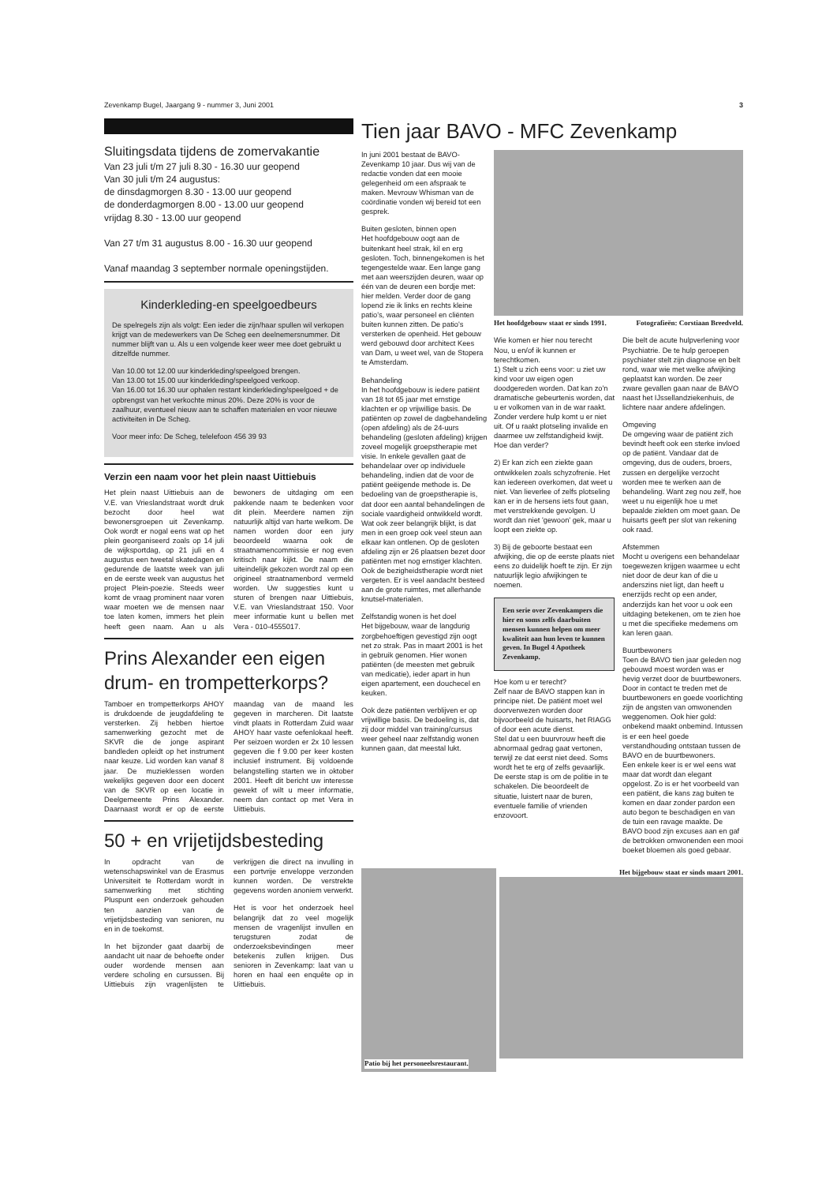Zevenkamp Bugel, Jaargang 9 - nummer 3, Juni 2001 3
Sluitingsdata tijdens de zomervakantie
Van 23 juli t/m 27 juli 8.30 - 16.30 uur geopend
Van 30 juli t/m 24 augustus:
de dinsdagmorgen 8.30 - 13.00 uur geopend
de donderdagmorgen 8.00 - 13.00 uur geopend
vrijdag 8.30 - 13.00 uur geopend
Van 27 t/m 31 augustus 8.00 - 16.30 uur geopend
Vanaf maandag 3 september normale openingstijden.
Kinderkleding-en speelgoedbeurs
De spelregels zijn als volgt: Een ieder die zijn/haar spullen wil verkopen krijgt van de medewerkers van De Scheg een deelnemersnummer. Dit nummer blijft van u. Als u een volgende keer weer mee doet gebruikt u ditzelfde nummer.
Van 10.00 tot 12.00 uur kinderkleding/speelgoed brengen.
Van 13.00 tot 15.00 uur kinderkleding/speelgoed verkoop.
Van 16.00 tot 16.30 uur ophalen restant kinderkleding/speelgoed + de opbrengst van het verkochte minus 20%. Deze 20% is voor de zaalhuur, eventueel nieuw aan te schaffen materialen en voor nieuwe activiteiten in De Scheg.
Voor meer info: De Scheg, telelefoon 456 39 93
Verzin een naam voor het plein naast Uittiebuis
Het plein naast Uittiebuis aan de V.E. van Vrieslandstraat wordt druk bezocht door heel wat bewonersgroepen uit Zevenkamp. Ook wordt er nogal eens wat op het plein georganiseerd zoals op 14 juli de wijksportdag, op 21 juli en 4 augustus een tweetal skatedagen en gedurende de laatste week van juli en de eerste week van augustus het project Plein-poezie. Steeds weer komt de vraag prominent naar voren waar moeten we de mensen naar toe laten komen, immers het plein heeft geen naam. Aan u als bewoners de uitdaging om een pakkende naam te bedenken voor dit plein. Meerdere namen zijn natuurlijk altijd van harte welkom. De namen worden door een jury beoordeeld waarna ook de straatnamencommissie er nog even kritisch naar kijkt. De naam die uiteindelijk gekozen wordt zal op een origineel straatnamenbord vermeld worden. Uw suggesties kunt u sturen of brengen naar Uittiebuis, V.E. van Vrieslandstraat 150. Voor meer informatie kunt u bellen met Vera - 010-4555017.
Prins Alexander een eigen drum- en trompetterkorps?
Tamboer en trompetterkorps AHOY is drukdoende de jeugdafdeling te versterken. Zij hebben hiertoe samenwerking gezocht met de SKVR die de jonge aspirant bandleden opleidt op het instrument naar keuze. Lid worden kan vanaf 8 jaar. De muzieklessen worden wekelijks gegeven door een docent van de SKVR op een locatie in Deelgemeente Prins Alexander. Daarnaast wordt er op de eerste maandag van de maand les gegeven in marcheren. Dit laatste vindt plaats in Rotterdam Zuid waar AHOY haar vaste oefenlokaal heeft. Per seizoen worden er 2x 10 lessen gegeven die f 9.00 per keer kosten inclusief instrument. Bij voldoende belangstelling starten we in oktober 2001. Heeft dit bericht uw interesse gewekt of wilt u meer informatie, neem dan contact op met Vera in Uittiebuis.
50 + en vrijetijdsbesteding
In opdracht van de wetenschapswinkel van de Erasmus Universiteit te Rotterdam wordt in samenwerking met stichting Pluspunt een onderzoek gehouden ten aanzien van de vrijetijdsbesteding van senioren, nu en in de toekomst.
In het bijzonder gaat daarbij de aandacht uit naar de behoefte onder ouder wordende mensen aan verdere scholing en cursussen. Bij Uittiebuis zijn vragenlijsten te verkrijgen die direct na invulling in een portvrije enveloppe verzonden kunnen worden. De verstrekte gegevens worden anoniem verwerkt.
Het is voor het onderzoek heel belangrijk dat zo veel mogelijk mensen de vragenlijst invullen en terugsturen zodat de onderzoeksbevindingen meer betekenis zullen krijgen. Dus senioren in Zevenkamp: laat van u horen en haal een enquête op in Uittiebuis.
Tien jaar BAVO - MFC Zevenkamp
In juni 2001 bestaat de BAVO-Zevenkamp 10 jaar. Dus wij van de redactie vonden dat een mooie gelegenheid om een afspraak te maken. Mevrouw Whisman van de coördinatie vonden wij bereid tot een gesprek.
Buiten gesloten, binnen open
Het hoofdgebouw oogt aan de buitenkant heel strak, kil en erg gesloten. Toch, binnengekomen is het tegengestelde waar. Een lange gang met aan weerszijden deuren, waar op één van de deuren een bordje met: hier melden. Verder door de gang lopend zie ik links en rechts kleine patio's, waar personeel en cliënten buiten kunnen zitten. De patio's versterken de openheid. Het gebouw werd gebouwd door architect Kees van Dam, u weet wel, van de Stopera te Amsterdam.
Behandeling
In het hoofdgebouw is iedere patiënt van 18 tot 65 jaar met ernstige klachten er op vrijwillige basis. De patiënten op zowel de dagbehandeling (open afdeling) als de 24-uurs behandeling (gesloten afdeling) krijgen zoveel mogelijk groepstherapie met visie. In enkele gevallen gaat de behandelaar over op individuele behandeling, indien dat de voor de patiënt geëigende methode is. De bedoeling van de groepstherapie is, dat door een aantal behandelingen de sociale vaardigheid ontwikkeld wordt. Wat ook zeer belangrijk blijkt, is dat men in een groep ook veel steun aan elkaar kan ontlenen. Op de gesloten afdeling zijn er 26 plaatsen bezet door patiënten met nog ernstiger klachten.
Ook de bezigheidstherapie wordt niet vergeten. Er is veel aandacht besteed aan de grote ruimtes, met allerhande knutsel-materialen.
Zelfstandig wonen is het doel
Het bijgebouw, waar de langdurig zorgbehoeftigen gevestigd zijn oogt net zo strak. Pas in maart 2001 is het in gebruik genomen. Hier wonen patiënten (de meesten met gebruik van medicatie), ieder apart in hun eigen apartement, een douchecel en keuken.
Ook deze patiënten verblijven er op vrijwillige basis. De bedoeling is, dat zij door middel van training/cursus weer geheel naar zelfstandig wonen kunnen gaan, dat meestal lukt.
Het hoofdgebouw staat er sinds 1991. Fotografieën: Corstiaan Breedveld.
Wie komen er hier nou terecht
Nou, u en/of ik kunnen er terechtkomen.
1) Stelt u zich eens voor: u ziet uw kind voor uw eigen ogen doodgereden worden. Dat kan zo'n dramatische gebeurtenis worden, dat u er volkomen van in de war raakt. Zonder verdere hulp komt u er niet uit. Of u raakt plotseling invalide en daarmee uw zelfstandigheid kwijt. Hoe dan verder?
2) Er kan zich een ziekte gaan ontwikkelen zoals schyzofrenie. Het kan iedereen overkomen, dat weet u niet. Van lieverlee of zelfs plotseling kan er in de hersens iets fout gaan, met verstrekkende gevolgen. U wordt dan niet 'gewoon' gek, maar u loopt een ziekte op.
3) Bij de geboorte bestaat een afwijking, die op de eerste plaats niet eens zo duidelijk hoeft te zijn. Er zijn natuurlijk legio afwijkingen te noemen.
Een serie over Zevenkampers die hier en soms zelfs daarbuiten mensen kunnen helpen om meer kwaliteit aan hun leven te kunnen geven. In Bugel 4 Apotheek Zevenkamp.
Hoe kom u er terecht?
Zelf naar de BAVO stappen kan in principe niet. De patiënt moet wel doorverwezen worden door bijvoorbeeld de huisarts, het RIAGG of door een acute dienst.
Stel dat u een buurvrouw heeft die abnormaal gedrag gaat vertonen, terwijl ze dat eerst niet deed. Soms wordt het te erg of zelfs gevaarlijk. De eerste stap is om de politie in te schakelen. Die beoordeelt de situatie, luistert naar de buren, eventuele familie of vrienden enzovoort.
Die belt de acute hulpverlening voor Psychiatrie. De te hulp geroepen psychiater stelt zijn diagnose en belt rond, waar wie met welke afwijking geplaatst kan worden. De zeer zware gevallen gaan naar de BAVO naast het IJssellandziekenhuis, de lichtere naar andere afdelingen.
Omgeving
De omgeving waar de patiënt zich bevindt heeft ook een sterke invloed op de patiënt. Vandaar dat de omgeving, dus de ouders, broers, zussen en dergelijke verzocht worden mee te werken aan de behandeling. Want zeg nou zelf, hoe weet u nu eigenlijk hoe u met bepaalde ziekten om moet gaan. De huisarts geeft per slot van rekening ook raad.
Afstemmen
Mocht u overigens een behandelaar toegewezen krijgen waarmee u echt niet door de deur kan of die u anderszins niet ligt, dan heeft u enerzijds recht op een ander, anderzijds kan het voor u ook een uitdaging betekenen, om te zien hoe u met die specifieke medemens om kan leren gaan.
Buurtbewoners
Toen de BAVO tien jaar geleden nog gebouwd moest worden was er hevig verzet door de buurtbewoners. Door in contact te treden met de buurtbewoners en goede voorlichting zijn de angsten van omwonenden weggenomen. Ook hier gold: onbekend maakt onbemind. Intussen is er een heel goede verstandhouding ontstaan tussen de BAVO en de buurtbewoners.
Een enkele keer is er wel eens wat maar dat wordt dan elegant opgelost. Zo is er het voorbeeld van een patiënt, die kans zag buiten te komen en daar zonder pardon een auto begon te beschadigen en van de tuin een ravage maakte. De BAVO bood zijn excuses aan en gaf de betrokken omwonenden een mooi boeket bloemen als goed gebaar.
Patio bij het personeelsrestaurant.
Het bijgebouw staat er sinds maart 2001.